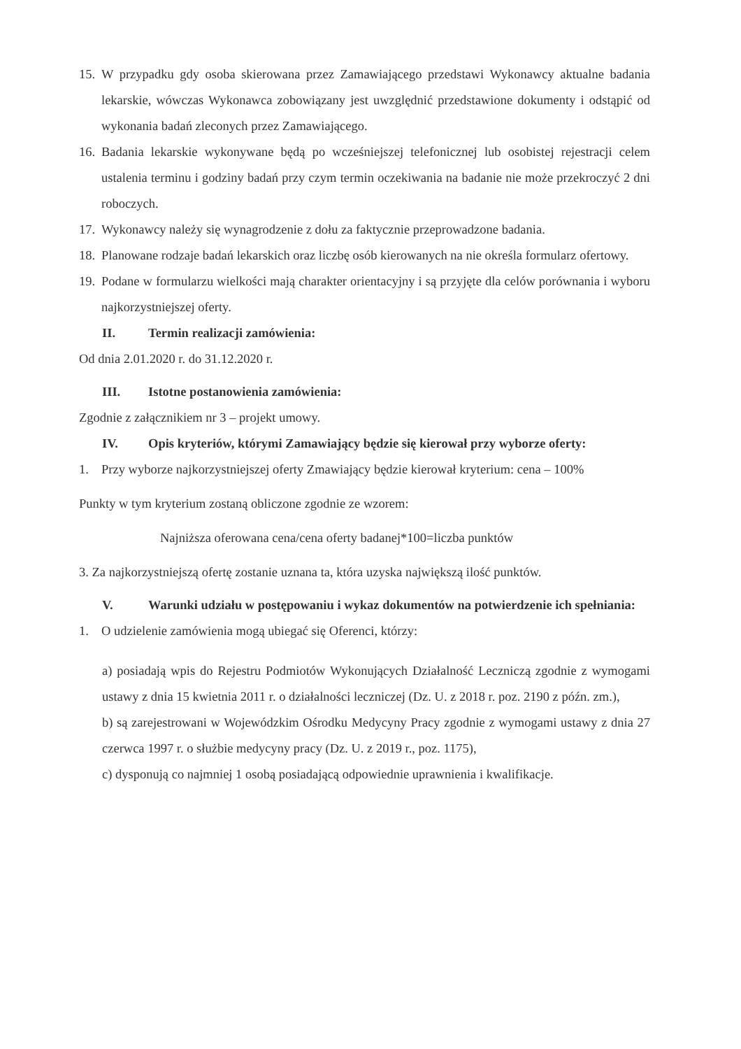15. W przypadku gdy osoba skierowana przez Zamawiającego przedstawi Wykonawcy aktualne badania lekarskie, wówczas Wykonawca zobowiązany jest uwzględnić przedstawione dokumenty i odstąpić od wykonania badań zleconych przez Zamawiającego.
16. Badania lekarskie wykonywane będą po wcześniejszej telefonicznej lub osobistej rejestracji celem ustalenia terminu i godziny badań przy czym termin oczekiwania na badanie nie może przekroczyć 2 dni roboczych.
17. Wykonawcy należy się wynagrodzenie z dołu za faktycznie przeprowadzone badania.
18. Planowane rodzaje badań lekarskich oraz liczbę osób kierowanych na nie określa formularz ofertowy.
19. Podane w formularzu wielkości mają charakter orientacyjny i są przyjęte dla celów porównania i wyboru najkorzystniejszej oferty.
II. Termin realizacji zamówienia:
Od dnia 2.01.2020 r. do 31.12.2020 r.
III. Istotne postanowienia zamówienia:
Zgodnie z załącznikiem nr 3 – projekt umowy.
IV. Opis kryteriów, którymi Zamawiający będzie się kierował przy wyborze oferty:
1. Przy wyborze najkorzystniejszej oferty Zmawiający będzie kierował kryterium: cena – 100%
Punkty w tym kryterium zostaną obliczone zgodnie ze wzorem:
Najniższa oferowana cena/cena oferty badanej*100=liczba punktów
3. Za najkorzystniejszą ofertę zostanie uznana ta, która uzyska największą ilość punktów.
V. Warunki udziału w postępowaniu i wykaz dokumentów na potwierdzenie ich spełniania:
1. O udzielenie zamówienia mogą ubiegać się Oferenci, którzy:
a) posiadają wpis do Rejestru Podmiotów Wykonujących Działalność Leczniczą zgodnie z wymogami ustawy z dnia 15 kwietnia 2011 r. o działalności leczniczej (Dz. U. z 2018 r. poz. 2190 z późn. zm.),
b) są zarejestrowani w Wojewódzkim Ośrodku Medycyny Pracy zgodnie z wymogami ustawy z dnia 27 czerwca 1997 r. o służbie medycyny pracy (Dz. U. z 2019 r., poz. 1175),
c) dysponują co najmniej 1 osobą posiadającą odpowiednie uprawnienia i kwalifikacje.